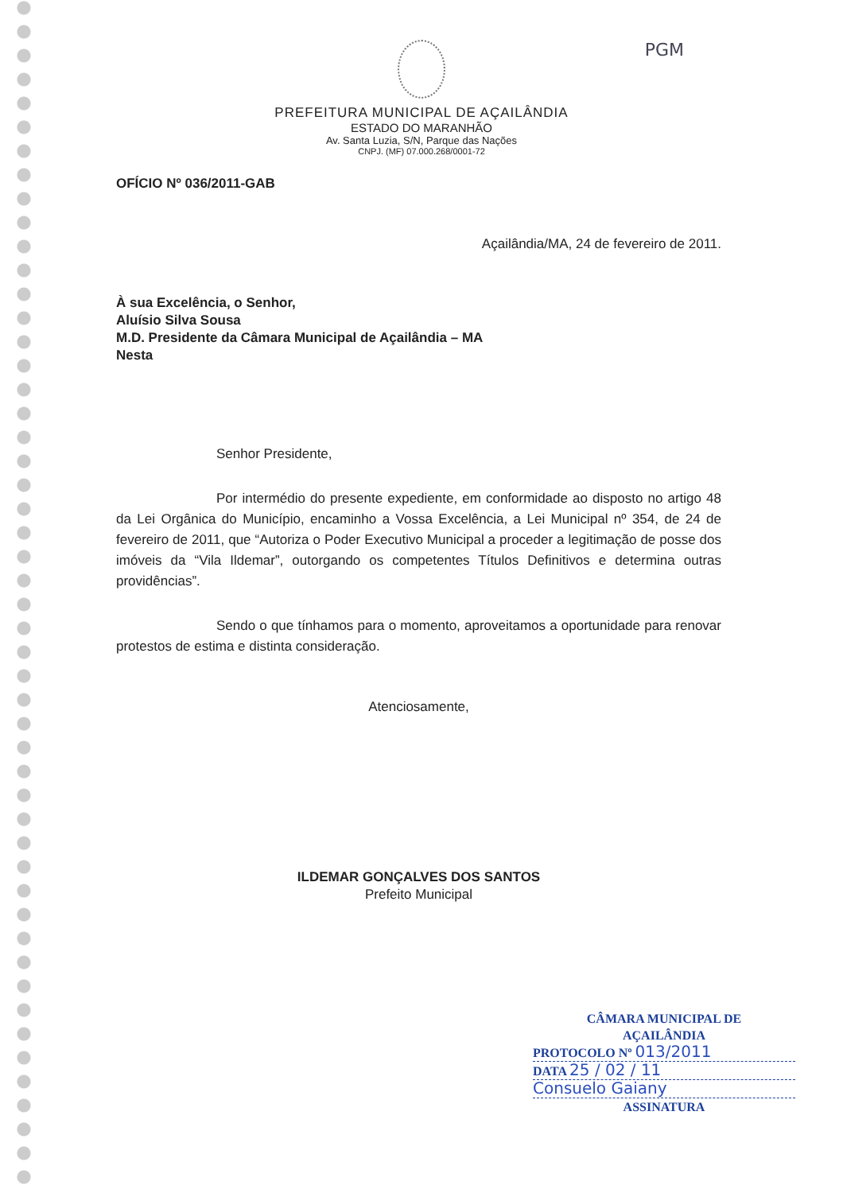PGM
PREFEITURA MUNICIPAL DE AÇAILÂNDIA
ESTADO DO MARANHÃO
Av. Santa Luzia, S/N, Parque das Nações
CNPJ. (MF) 07.000.268/0001-72
OFÍCIO Nº 036/2011-GAB
Açailândia/MA, 24 de fevereiro de 2011.
À sua Excelência, o Senhor,
Aluísio Silva Sousa
M.D. Presidente da Câmara Municipal de Açailândia – MA
Nesta
Senhor Presidente,
Por intermédio do presente expediente, em conformidade ao disposto no artigo 48 da Lei Orgânica do Município, encaminho a Vossa Excelência, a Lei Municipal nº 354, de 24 de fevereiro de 2011, que “Autoriza o Poder Executivo Municipal a proceder a legitimação de posse dos imóveis da “Vila Ildemar”, outorgando os competentes Títulos Definitivos e determina outras providências”.
Sendo o que tínhamos para o momento, aproveitamos a oportunidade para renovar protestos de estima e distinta consideração.
Atenciosamente,
ILDEMAR GONÇALVES DOS SANTOS
Prefeito Municipal
CÂMARA MUNICIPAL DE
AÇAILÂNDIA
PROTOCOLO Nº 013/2011
DATA 25 / 02 / 11
Consuelo Gaiany
ASSINATURA